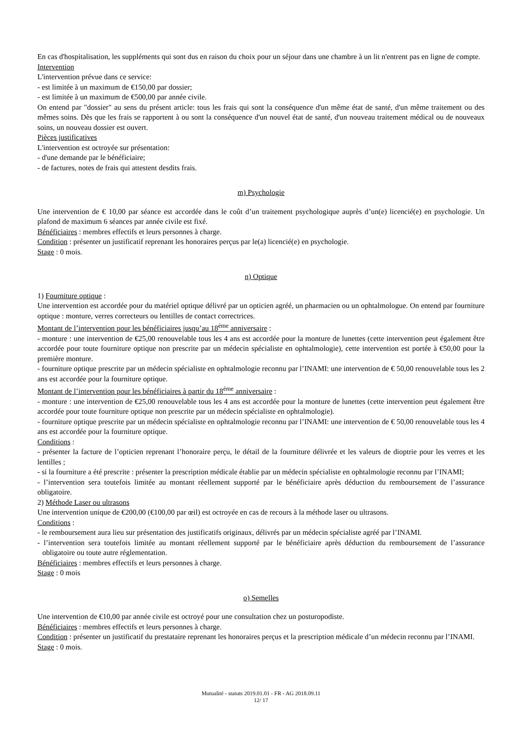En cas d'hospitalisation, les suppléments qui sont dus en raison du choix pour un séjour dans une chambre à un lit n'entrent pas en ligne de compte.
Intervention
L'intervention prévue dans ce service:
- est limitée à un maximum de €150,00 par dossier;
- est limitée à un maximum de €500,00 par année civile.
On entend par "dossier" au sens du présent article: tous les frais qui sont la conséquence d'un même état de santé, d'un même traitement ou des mêmes soins. Dès que les frais se rapportent à ou sont la conséquence d'un nouvel état de santé, d'un nouveau traitement médical ou de nouveaux soins, un nouveau dossier est ouvert.
Pièces justificatives
L'intervention est octroyée sur présentation:
- d'une demande par le bénéficiaire;
- de factures, notes de frais qui attestent desdits frais.
m) Psychologie
Une intervention de € 10,00 par séance est accordée dans le coût d’un traitement psychologique auprès d’un(e) licencié(e) en psychologie. Un plafond de maximum 6 séances par année civile est fixé.
Bénéficiaires : membres effectifs et leurs personnes à charge.
Condition : présenter un justificatif reprenant les honoraires perçus par le(a) licencié(e) en psychologie.
Stage : 0 mois.
n) Optique
1) Fourniture optique :
Une intervention est accordée pour du matériel optique délivré par un opticien agréé, un pharmacien ou un ophtalmologue. On entend par fourniture optique : monture, verres correcteurs ou lentilles de contact correctrices.
Montant de l’intervention pour les bénéficiaires jusqu’au 18<sup>ème</sup> anniversaire :
- monture : une intervention de €25,00 renouvelable tous les 4 ans est accordée pour la monture de lunettes (cette intervention peut également être accordée pour toute fourniture optique non prescrite par un médecin spécialiste en ophtalmologie), cette intervention est portée à €50,00 pour la première monture.
- fourniture optique prescrite par un médecin spécialiste en ophtalmologie reconnu par l’INAMI: une intervention de € 50,00 renouvelable tous les 2 ans est accordée pour la fourniture optique.
Montant de l’intervention pour les bénéficiaires à partir du 18<sup>ème</sup> anniversaire :
- monture : une intervention de €25,00 renouvelable tous les 4 ans est accordée pour la monture de lunettes (cette intervention peut également être accordée pour toute fourniture optique non prescrite par un médecin spécialiste en ophtalmologie).
- fourniture optique prescrite par un médecin spécialiste en ophtalmologie reconnu par l’INAMI: une intervention de € 50,00 renouvelable tous les 4 ans est accordée pour la fourniture optique.
Conditions :
- présenter la facture de l’opticien reprenant l’honoraire perçu, le détail de la fourniture délivrée et les valeurs de dioptrie pour les verres et les lentilles ;
- si la fourniture a été prescrite : présenter la prescription médicale établie par un médecin spécialiste en ophtalmologie reconnu par l’INAMI;
- l’intervention sera toutefois limitée au montant réellement supporté par le bénéficiaire après déduction du remboursement de l’assurance obligatoire.
2) Méthode Laser ou ultrasons
Une intervention unique de €200,00 (€100,00 par œil) est octroyée en cas de recours à la méthode laser ou ultrasons.
Conditions :
- le remboursement aura lieu sur présentation des justificatifs originaux, délivrés par un médecin spécialiste agréé par l’INAMI.
- l’intervention sera toutefois limitée au montant réellement supporté par le bénéficiaire après déduction du remboursement de l’assurance obligatoire ou toute autre réglementation.
Bénéficiaires : membres effectifs et leurs personnes à charge.
Stage : 0 mois
o) Semelles
Une intervention de €10,00 par année civile est octroyé pour une consultation chez un posturopodiste.
Bénéficiaires : membres effectifs et leurs personnes à charge.
Condition : présenter un justificatif du prestataire reprenant les honoraires perçus et la prescription médicale d’un médecin reconnu par l’INAMI.
Stage : 0 mois.
Mutualité - statuts 2019.01.01 - FR - AG 2018.09.11
12/ 17